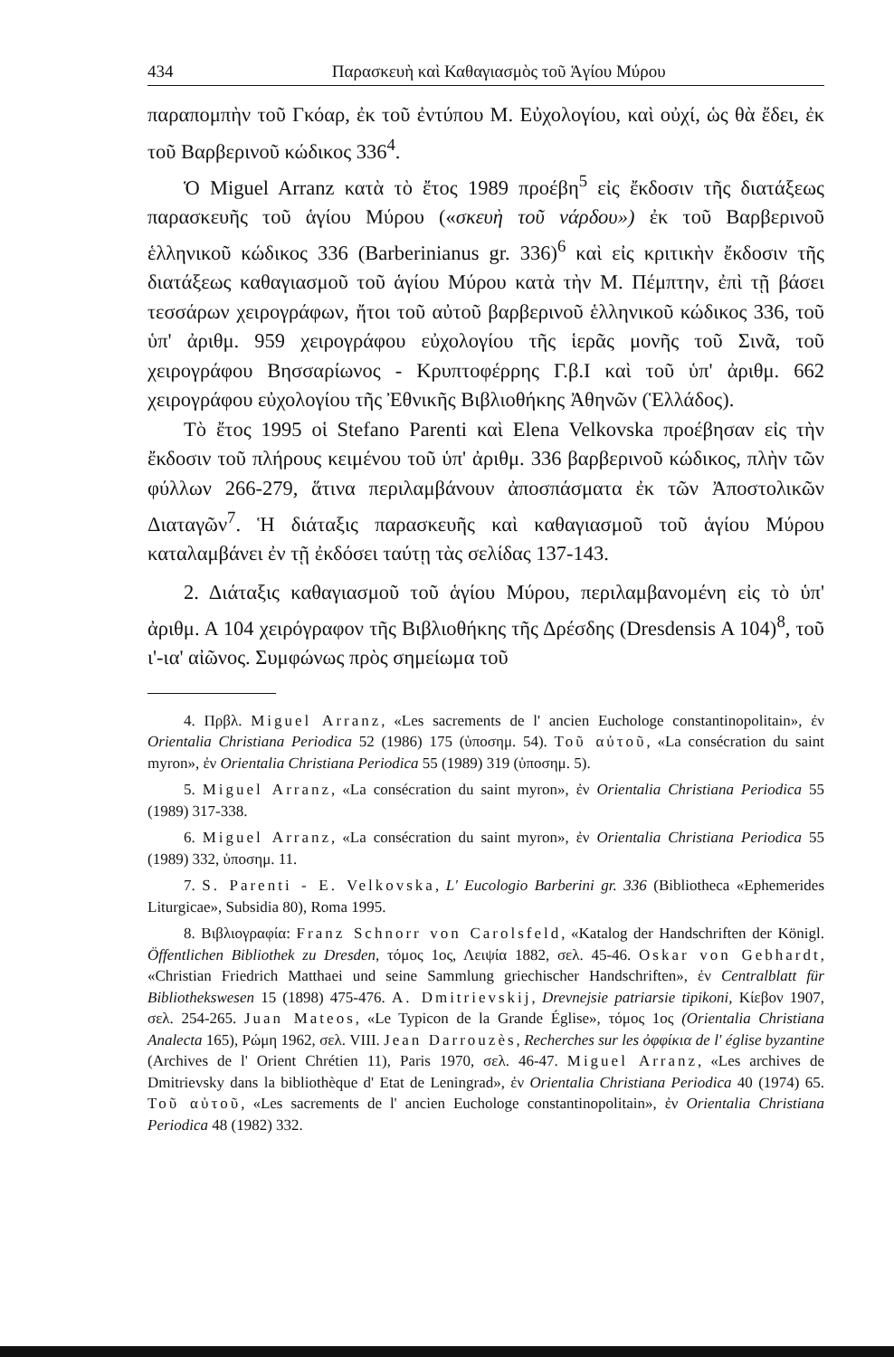434 Παρασκευὴ καὶ Καθαγιασμὸς τοῦ Ἁγίου Μύρου
παραπομπὴν τοῦ Γκόαρ, ἐκ τοῦ ἐντύπου Μ. Εὐχολογίου, καὶ οὐχί, ὡς θὰ ἔδει, ἐκ τοῦ Βαρβερινοῦ κώδικος 336<sup>4</sup>.
Ὁ Miguel Arranz κατὰ τὸ ἔτος 1989 προέβη<sup>5</sup> εἰς ἔκδοσιν τῆς διατάξεως παρασκευῆς τοῦ ἁγίου Μύρου («σκευὴ τοῦ νάρδου») ἐκ τοῦ Βαρβερινοῦ ἑλληνικοῦ κώδικος 336 (Barberinianus gr. 336)<sup>6</sup> καὶ εἰς κριτικὴν ἔκδοσιν τῆς διατάξεως καθαγιασμοῦ τοῦ ἁγίου Μύρου κατὰ τὴν Μ. Πέμπτην, ἐπὶ τῇ βάσει τεσσάρων χειρογράφων, ἤτοι τοῦ αὐτοῦ βαρβερινοῦ ἑλληνικοῦ κώδικος 336, τοῦ ὑπ' ἀριθμ. 959 χειρογράφου εὐχολογίου τῆς ἱερᾶς μονῆς τοῦ Σινᾶ, τοῦ χειρογράφου Βησσαρίωνος - Κρυπτοφέρρης Γ.β.Ι καὶ τοῦ ὑπ' ἀριθμ. 662 χειρογράφου εὐχολογίου τῆς Ἐθνικῆς Βιβλιοθήκης Ἀθηνῶν (Ἑλλάδος).
Τὸ ἔτος 1995 οἱ Stefano Parenti καὶ Elena Velkovska προέβησαν εἰς τὴν ἔκδοσιν τοῦ πλήρους κειμένου τοῦ ὑπ' ἀριθμ. 336 βαρβερινοῦ κώδικος, πλὴν τῶν φύλλων 266-279, ἅτινα περιλαμβάνουν ἀποσπάσματα ἐκ τῶν Ἀποστολικῶν Διαταγῶν<sup>7</sup>. Ἡ διάταξις παρασκευῆς καὶ καθαγιασμοῦ τοῦ ἁγίου Μύρου καταλαμβάνει ἐν τῇ ἐκδόσει ταύτῃ τὰς σελίδας 137-143.
2. Διάταξις καθαγιασμοῦ τοῦ ἁγίου Μύρου, περιλαμβανομένη εἰς τὸ ὑπ' ἀριθμ. Α 104 χειρόγραφον τῆς Βιβλιοθήκης τῆς Δρέσδης (Dresdensis A 104)<sup>8</sup>, τοῦ ι'-ια' αἰῶνος. Συμφώνως πρὸς σημείωμα τοῦ
4. Πρβλ. Miguel Arranz, «Les sacrements de l' ancien Euchologe constantinopolitain», ἐν Orientalia Christiana Periodica 52 (1986) 175 (ὑποσημ. 54). Τοῦ αὐτοῦ, «La consécration du saint myron», ἐν Orientalia Christiana Periodica 55 (1989) 319 (ὑποσημ. 5).
5. Miguel Arranz, «La consécration du saint myron», ἐν Orientalia Christiana Periodica 55 (1989) 317-338.
6. Miguel Arranz, «La consécration du saint myron», ἐν Orientalia Christiana Periodica 55 (1989) 332, ὑποσημ. 11.
7. S. Parenti - E. Velkovska, L' Eucologio Barberini gr. 336 (Bibliotheca «Ephemerides Liturgicae», Subsidia 80), Roma 1995.
8. Βιβλιογραφία: Franz Schnorr von Carolsfeld, «Katalog der Handschriften der Königl. Öffentlichen Bibliothek zu Dresden, τόμος 1ος, Λειψία 1882, σελ. 45-46. Oskar von Gebhardt, «Christian Friedrich Matthaei und seine Sammlung griechischer Handschriften», ἐν Centralblatt für Bibliothekswesen 15 (1898) 475-476. A. Dmitrievskij, Drevnejsie patriarsie tipikoni, Κίεβον 1907, σελ. 254-265. Juan Mateos, «Le Typicon de la Grande Église», τόμος 1ος (Orientalia Christiana Analecta 165), Ρώμη 1962, σελ. VIII. Jean Darrouzès, Recherches sur les ὀφφίκια de l' église byzantine (Archives de l' Orient Chrétien 11), Paris 1970, σελ. 46-47. Miguel Arranz, «Les archives de Dmitrievsky dans la bibliothèque d' Etat de Leningrad», ἐν Orientalia Christiana Periodica 40 (1974) 65. Τοῦ αὐτοῦ, «Les sacrements de l' ancien Euchologe constantinopolitain», ἐν Orientalia Christiana Periodica 48 (1982) 332.